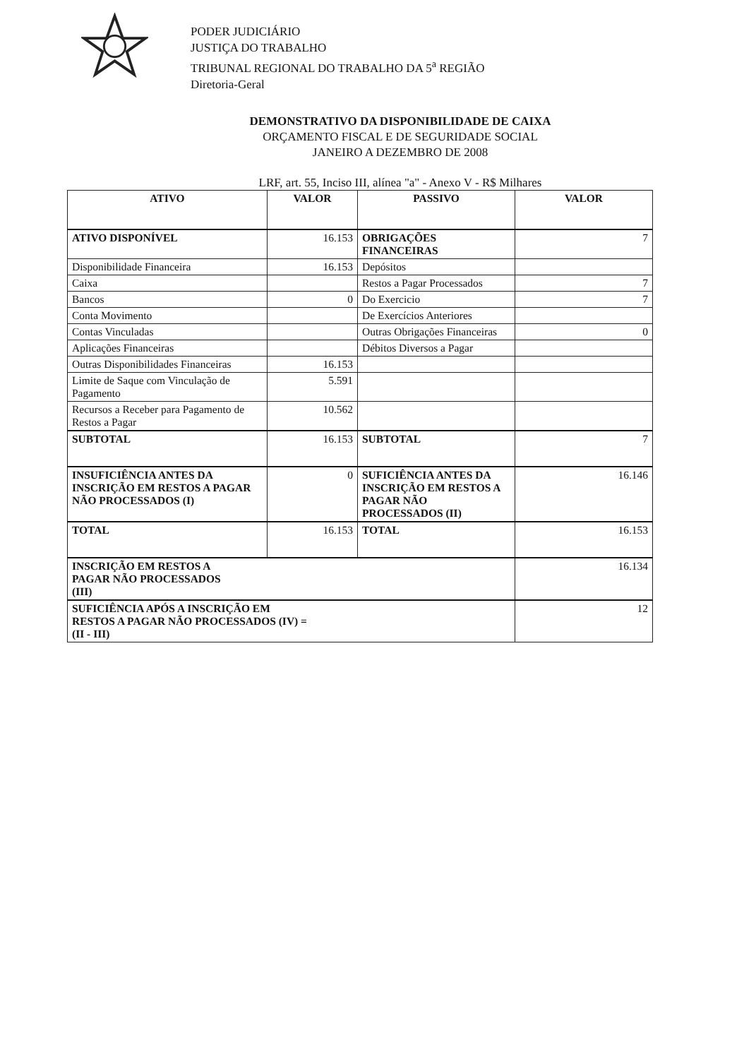PODER JUDICIÁRIO
JUSTIÇA DO TRABALHO
TRIBUNAL REGIONAL DO TRABALHO DA 5<sup>a</sup> REGIÃO
Diretoria-Geral
DEMONSTRATIVO DA DISPONIBILIDADE DE CAIXA
ORÇAMENTO FISCAL E DE SEGURIDADE SOCIAL
JANEIRO A DEZEMBRO DE 2008
LRF, art. 55, Inciso III, alínea "a" - Anexo V - R$ Milhares
| ATIVO | VALOR | PASSIVO | VALOR |
| --- | --- | --- | --- |
| ATIVO DISPONÍVEL | 16.153 | OBRIGAÇÕES FINANCEIRAS | 7 |
| Disponibilidade Financeira | 16.153 | Depósitos | |
| Caixa | | Restos a Pagar Processados | 7 |
| Bancos | 0 | Do Exercicio | 7 |
| Conta Movimento | | De Exercícios Anteriores | |
| Contas Vinculadas | | Outras Obrigações Financeiras | 0 |
| Aplicações Financeiras | | Débitos Diversos a Pagar | |
| Outras Disponibilidades Financeiras | 16.153 | | |
| Limite de Saque com Vinculação de Pagamento | 5.591 | | |
| Recursos a Receber para Pagamento de Restos a Pagar | 10.562 | | |
| SUBTOTAL | 16.153 | SUBTOTAL | 7 |
| INSUFICIÊNCIA ANTES DA INSCRIÇÃO EM RESTOS A PAGAR NÃO PROCESSADOS (I) | 0 | SUFICIÊNCIA ANTES DA INSCRIÇÃO EM RESTOS A PAGAR NÃO PROCESSADOS (II) | 16.146 |
| TOTAL | 16.153 | TOTAL | 16.153 |
| INSCRIÇÃO EM RESTOS A PAGAR NÃO PROCESSADOS (III) | | | 16.134 |
| SUFICIÊNCIA APÓS A INSCRIÇÃO EM RESTOS A PAGAR NÃO PROCESSADOS (IV) = (II - III) | | | 12 |